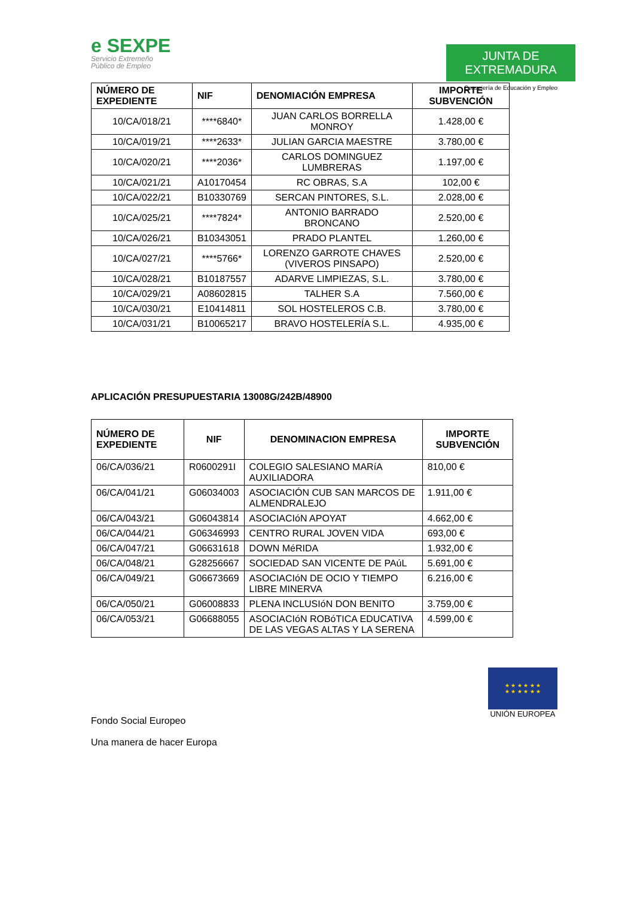e SEXPE
Servicio Extremeño
Público de Empleo
JUNTA DE EXTREMADURA
Consejería de Educación y Empleo
| NÚMERO DE EXPEDIENTE | NIF | DENOMIACIÓN EMPRESA | IMPORTE SUBVENCIÓN |
| --- | --- | --- | --- |
| 10/CA/018/21 | ****6840* | JUAN CARLOS BORRELLA MONROY | 1.428,00 € |
| 10/CA/019/21 | ****2633* | JULIAN GARCIA MAESTRE | 3.780,00 € |
| 10/CA/020/21 | ****2036* | CARLOS DOMINGUEZ LUMBRERAS | 1.197,00 € |
| 10/CA/021/21 | A10170454 | RC OBRAS, S.A | 102,00 € |
| 10/CA/022/21 | B10330769 | SERCAN PINTORES, S.L. | 2.028,00 € |
| 10/CA/025/21 | ****7824* | ANTONIO BARRADO BRONCANO | 2.520,00 € |
| 10/CA/026/21 | B10343051 | PRADO PLANTEL | 1.260,00 € |
| 10/CA/027/21 | ****5766* | LORENZO GARROTE CHAVES (VIVEROS PINSAPO) | 2.520,00 € |
| 10/CA/028/21 | B10187557 | ADARVE LIMPIEZAS, S.L. | 3.780,00 € |
| 10/CA/029/21 | A08602815 | TALHER S.A | 7.560,00 € |
| 10/CA/030/21 | E10414811 | SOL HOSTELEROS C.B. | 3.780,00 € |
| 10/CA/031/21 | B10065217 | BRAVO HOSTELERÍA S.L. | 4.935,00 € |
APLICACIÓN PRESUPUESTARIA 13008G/242B/48900
| NÚMERO DE EXPEDIENTE | NIF | DENOMINACION EMPRESA | IMPORTE SUBVENCIÓN |
| --- | --- | --- | --- |
| 06/CA/036/21 | R0600291I | COLEGIO SALESIANO MARíA AUXILIADORA | 810,00 € |
| 06/CA/041/21 | G06034003 | ASOCIACIÓN CUB SAN MARCOS DE ALMENDRALEJO | 1.911,00 € |
| 06/CA/043/21 | G06043814 | ASOCIACIóN APOYAT | 4.662,00 € |
| 06/CA/044/21 | G06346993 | CENTRO RURAL JOVEN VIDA | 693,00 € |
| 06/CA/047/21 | G06631618 | DOWN MéRIDA | 1.932,00 € |
| 06/CA/048/21 | G28256667 | SOCIEDAD SAN VICENTE DE PAúL | 5.691,00 € |
| 06/CA/049/21 | G06673669 | ASOCIACIóN DE OCIO Y TIEMPO LIBRE MINERVA | 6.216,00 € |
| 06/CA/050/21 | G06008833 | PLENA INCLUSIóN DON BENITO | 3.759,00 € |
| 06/CA/053/21 | G06688055 | ASOCIACIóN ROBóTICA EDUCATIVA DE LAS VEGAS ALTAS Y LA SERENA | 4.599,00 € |
Fondo Social Europeo
Una manera de hacer Europa
★ ★ ★ ★ ★ ★
★ ★ ★ ★ ★ ★
UNIÓN EUROPEA